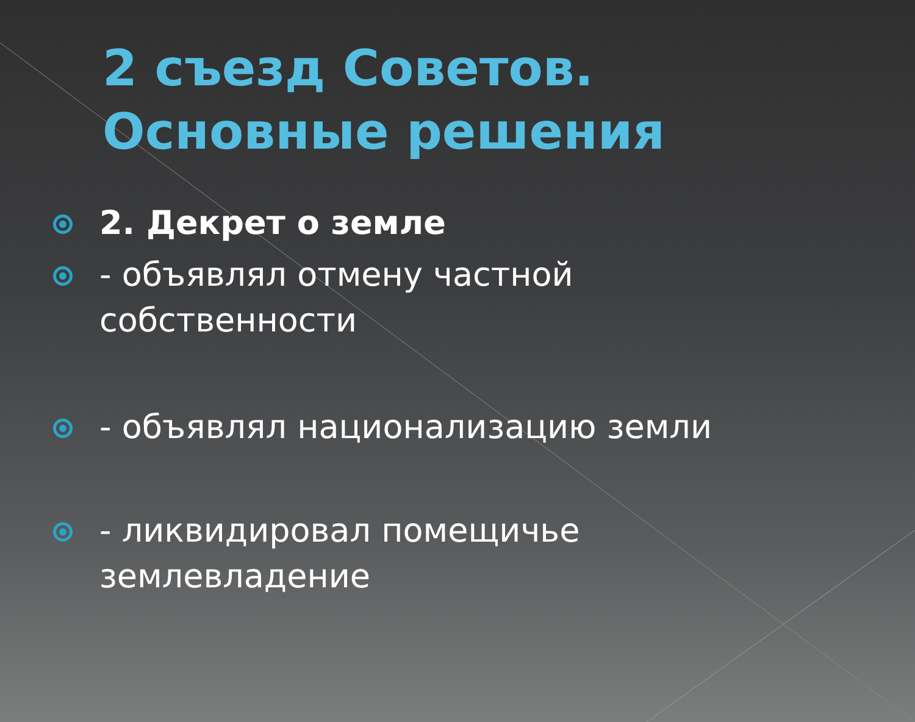2 съезд Советов.
Основные решения
2. Декрет о земле
- объявлял отмену частной собственности
- объявлял национализацию земли
- ликвидировал помещичье землевладение